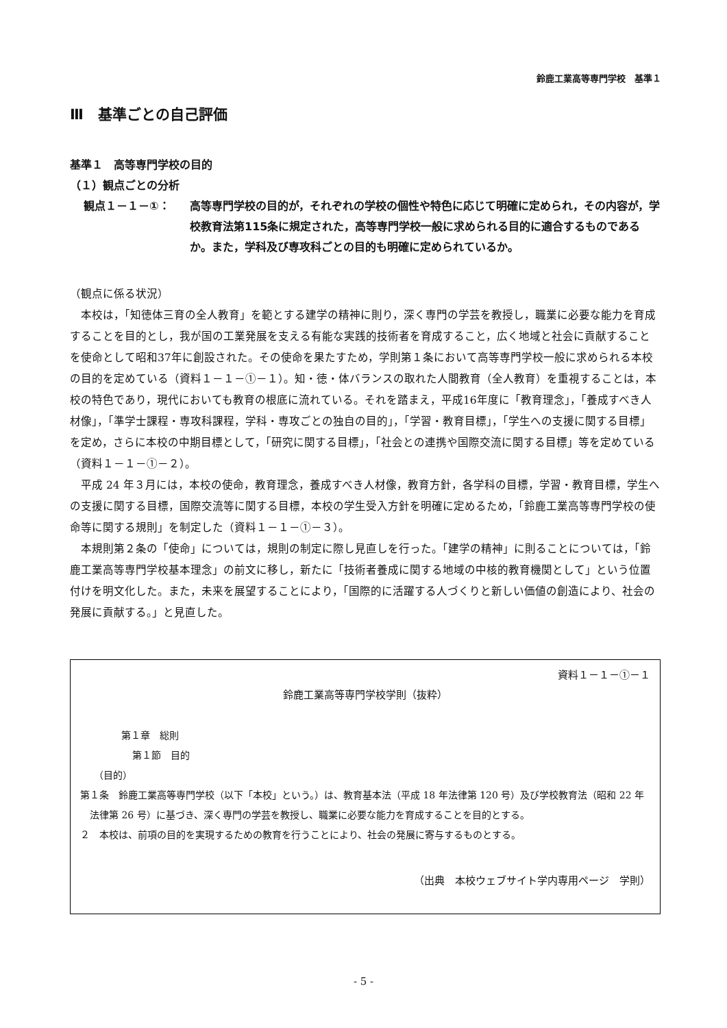鈴鹿工業高等専門学校　基準１
Ⅲ　基準ごとの自己評価
基準１　高等専門学校の目的
（１）観点ごとの分析
観点１－１－①： 高等専門学校の目的が，それぞれの学校の個性や特色に応じて明確に定められ，その内容が，学校教育法第115条に規定された，高等専門学校一般に求められる目的に適合するものであるか。また，学科及び専攻科ごとの目的も明確に定められているか。
（観点に係る状況）
　本校は，「知徳体三育の全人教育」を範とする建学の精神に則り，深く専門の学芸を教授し，職業に必要な能力を育成することを目的とし，我が国の工業発展を支える有能な実践的技術者を育成すること，広く地域と社会に貢献することを使命として昭和37年に創設された。その使命を果たすため，学則第１条において高等専門学校一般に求められる本校の目的を定めている（資料１－１－①－１）。知・徳・体バランスの取れた人間教育（全人教育）を重視することは，本校の特色であり，現代においても教育の根底に流れている。それを踏まえ，平成16年度に「教育理念」，「養成すべき人材像」，「準学士課程・専攻科課程，学科・専攻ごとの独自の目的」，「学習・教育目標」，「学生への支援に関する目標」を定め，さらに本校の中期目標として，「研究に関する目標」，「社会との連携や国際交流に関する目標」等を定めている（資料１－１－①－２）。
　平成 24 年３月には，本校の使命，教育理念，養成すべき人材像，教育方針，各学科の目標，学習・教育目標，学生への支援に関する目標，国際交流等に関する目標，本校の学生受入方針を明確に定めるため，「鈴鹿工業高等専門学校の使命等に関する規則」を制定した（資料１－１－①－３）。
　本規則第２条の「使命」については，規則の制定に際し見直しを行った。「建学の精神」に則ることについては，「鈴鹿工業高等専門学校基本理念」の前文に移し，新たに「技術者養成に関する地域の中核的教育機関として」という位置付けを明文化した。また，未来を展望することにより，「国際的に活躍する人づくりと新しい価値の創造により、社会の発展に貢献する。」と見直した。
資料１－１－①－１
鈴鹿工業高等専門学校学則（抜粋）
第１章　総則
第１節　目的
（目的）
第１条　鈴鹿工業高等専門学校（以下「本校」という。）は、教育基本法（平成 18 年法律第 120 号）及び学校教育法（昭和 22 年法律第 26 号）に基づき、深く専門の学芸を教授し、職業に必要な能力を育成することを目的とする。
２　本校は、前項の目的を実現するための教育を行うことにより、社会の発展に寄与するものとする。
（出典　本校ウェブサイト学内専用ページ　学則）
- 5 -